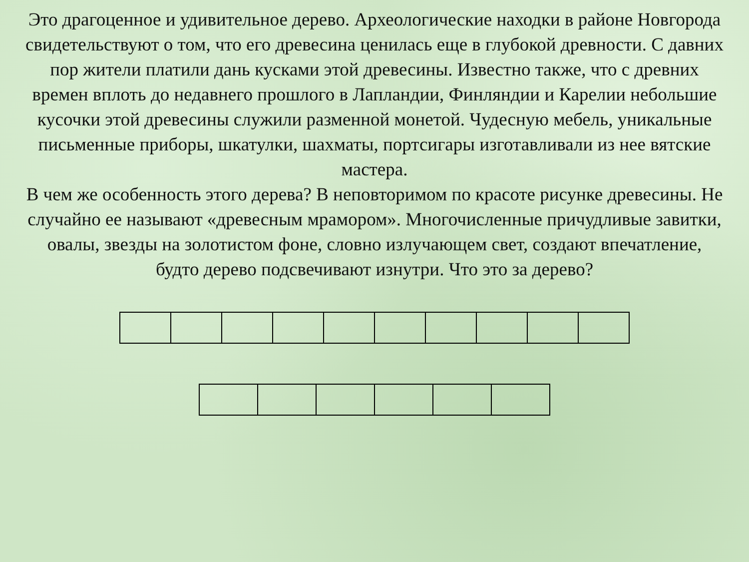Это драгоценное и удивительное дерево. Археологические находки в районе Новгорода свидетельствуют о том, что его древесина ценилась еще в глубокой древности. С давних пор жители платили дань кусками этой древесины. Известно также, что с древних времен вплоть до недавнего прошлого в Лапландии, Финляндии и Карелии небольшие кусочки этой древесины служили разменной монетой. Чудесную мебель, уникальные письменные приборы, шкатулки, шахматы, портсигары изготавливали из нее вятские мастера.
В чем же особенность этого дерева? В неповторимом по красоте рисунке древесины. Не случайно ее называют «древесным мрамором». Многочисленные причудливые завитки, овалы, звезды на золотистом фоне, словно излучающем свет, создают впечатление, будто дерево подсвечивают изнутри. Что это за дерево?